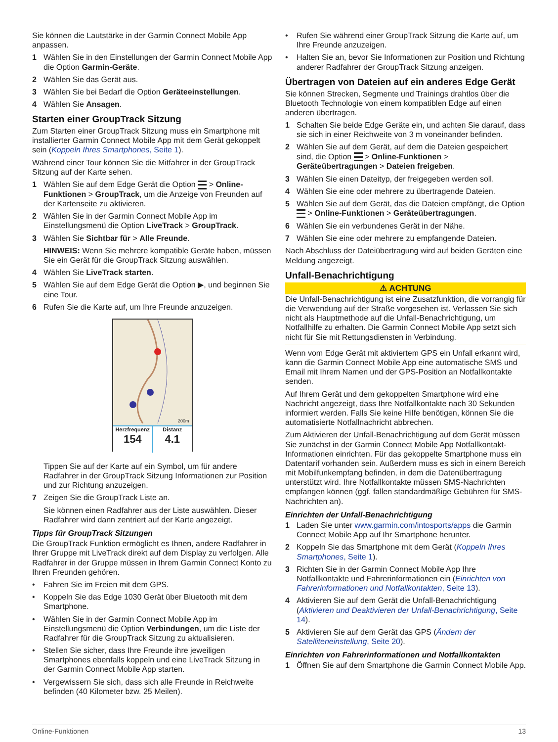Sie können die Lautstärke in der Garmin Connect Mobile App anpassen.
1 Wählen Sie in den Einstellungen der Garmin Connect Mobile App die Option Garmin-Geräte.
2 Wählen Sie das Gerät aus.
3 Wählen Sie bei Bedarf die Option Geräteeinstellungen.
4 Wählen Sie Ansagen.
Starten einer GroupTrack Sitzung
Zum Starten einer GroupTrack Sitzung muss ein Smartphone mit installierter Garmin Connect Mobile App mit dem Gerät gekoppelt sein (Koppeln Ihres Smartphones, Seite 1).
Während einer Tour können Sie die Mitfahrer in der GroupTrack Sitzung auf der Karte sehen.
1 Wählen Sie auf dem Edge Gerät die Option > Online-Funktionen > GroupTrack, um die Anzeige von Freunden auf der Kartenseite zu aktivieren.
2 Wählen Sie in der Garmin Connect Mobile App im Einstellungsmenü die Option LiveTrack > GroupTrack.
3 Wählen Sie Sichtbar für > Alle Freunde.
HINWEIS: Wenn Sie mehrere kompatible Geräte haben, müssen Sie ein Gerät für die GroupTrack Sitzung auswählen.
4 Wählen Sie LiveTrack starten.
5 Wählen Sie auf dem Edge Gerät die Option ▶, und beginnen Sie eine Tour.
6 Rufen Sie die Karte auf, um Ihre Freunde anzuzeigen.
Herzfrequenz
154
Distanz
4.1
200m
Tippen Sie auf der Karte auf ein Symbol, um für andere Radfahrer in der GroupTrack Sitzung Informationen zur Position und zur Richtung anzuzeigen.
7 Zeigen Sie die GroupTrack Liste an.
Sie können einen Radfahrer aus der Liste auswählen. Dieser Radfahrer wird dann zentriert auf der Karte angezeigt.
Tipps für GroupTrack Sitzungen
Die GroupTrack Funktion ermöglicht es Ihnen, andere Radfahrer in Ihrer Gruppe mit LiveTrack direkt auf dem Display zu verfolgen. Alle Radfahrer in der Gruppe müssen in Ihrem Garmin Connect Konto zu Ihren Freunden gehören.
• Fahren Sie im Freien mit dem GPS.
• Koppeln Sie das Edge 1030 Gerät über Bluetooth mit dem Smartphone.
• Wählen Sie in der Garmin Connect Mobile App im Einstellungsmenü die Option Verbindungen, um die Liste der Radfahrer für die GroupTrack Sitzung zu aktualisieren.
• Stellen Sie sicher, dass Ihre Freunde ihre jeweiligen Smartphones ebenfalls koppeln und eine LiveTrack Sitzung in der Garmin Connect Mobile App starten.
• Vergewissern Sie sich, dass sich alle Freunde in Reichweite befinden (40 Kilometer bzw. 25 Meilen).
• Rufen Sie während einer GroupTrack Sitzung die Karte auf, um Ihre Freunde anzuzeigen.
• Halten Sie an, bevor Sie Informationen zur Position und Richtung anderer Radfahrer der GroupTrack Sitzung anzeigen.
Übertragen von Dateien auf ein anderes Edge Gerät
Sie können Strecken, Segmente und Trainings drahtlos über die Bluetooth Technologie von einem kompatiblen Edge auf einen anderen übertragen.
1 Schalten Sie beide Edge Geräte ein, und achten Sie darauf, dass sie sich in einer Reichweite von 3 m voneinander befinden.
2 Wählen Sie auf dem Gerät, auf dem die Dateien gespeichert sind, die Option > Online-Funktionen > Geräteübertragungen > Dateien freigeben.
3 Wählen Sie einen Dateityp, der freigegeben werden soll.
4 Wählen Sie eine oder mehrere zu übertragende Dateien.
5 Wählen Sie auf dem Gerät, das die Dateien empfängt, die Option > Online-Funktionen > Geräteübertragungen.
6 Wählen Sie ein verbundenes Gerät in der Nähe.
7 Wählen Sie eine oder mehrere zu empfangende Dateien.
Nach Abschluss der Dateiübertragung wird auf beiden Geräten eine Meldung angezeigt.
Unfall-Benachrichtigung
⚠ ACHTUNG
Die Unfall-Benachrichtigung ist eine Zusatzfunktion, die vorrangig für die Verwendung auf der Straße vorgesehen ist. Verlassen Sie sich nicht als Hauptmethode auf die Unfall-Benachrichtigung, um Notfallhilfe zu erhalten. Die Garmin Connect Mobile App setzt sich nicht für Sie mit Rettungsdiensten in Verbindung.
Wenn vom Edge Gerät mit aktiviertem GPS ein Unfall erkannt wird, kann die Garmin Connect Mobile App eine automatische SMS und Email mit Ihrem Namen und der GPS-Position an Notfallkontakte senden.
Auf Ihrem Gerät und dem gekoppelten Smartphone wird eine Nachricht angezeigt, dass Ihre Notfallkontakte nach 30 Sekunden informiert werden. Falls Sie keine Hilfe benötigen, können Sie die automatisierte Notfallnachricht abbrechen.
Zum Aktivieren der Unfall-Benachrichtigung auf dem Gerät müssen Sie zunächst in der Garmin Connect Mobile App Notfallkontakt-Informationen einrichten. Für das gekoppelte Smartphone muss ein Datentarif vorhanden sein. Außerdem muss es sich in einem Bereich mit Mobilfunkempfang befinden, in dem die Datenübertragung unterstützt wird. Ihre Notfallkontakte müssen SMS-Nachrichten empfangen können (ggf. fallen standardmäßige Gebühren für SMS-Nachrichten an).
Einrichten der Unfall-Benachrichtigung
1 Laden Sie unter www.garmin.com/intosports/apps die Garmin Connect Mobile App auf Ihr Smartphone herunter.
2 Koppeln Sie das Smartphone mit dem Gerät (Koppeln Ihres Smartphones, Seite 1).
3 Richten Sie in der Garmin Connect Mobile App Ihre Notfallkontakte und Fahrerinformationen ein (Einrichten von Fahrerinformationen und Notfallkontakten, Seite 13).
4 Aktivieren Sie auf dem Gerät die Unfall-Benachrichtigung (Aktivieren und Deaktivieren der Unfall-Benachrichtigung, Seite 14).
5 Aktivieren Sie auf dem Gerät das GPS (Ändern der Satelliteneinstellung, Seite 20).
Einrichten von Fahrerinformationen und Notfallkontakten
1 Öffnen Sie auf dem Smartphone die Garmin Connect Mobile App.
Online-Funktionen 13